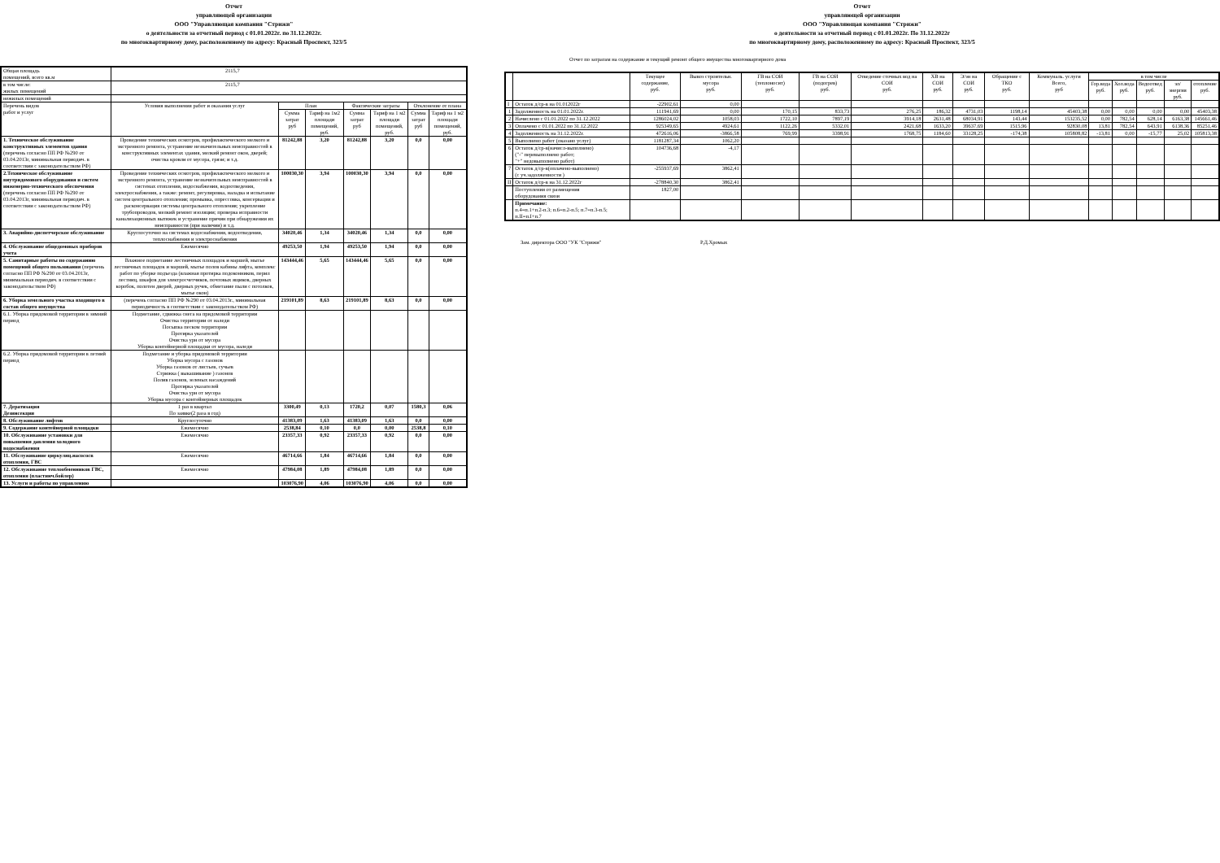Отчет
управляющей организации
ООО "Управляющая компания "Стрижи"
о деятельности за отчетный период с 01.01.2022г. по 31.12.2022г.
по многоквартирному дому, расположенному по адресу: Красный Проспект, 323/5
| Общая площадь помещений, всего кв.м | 2115,7 | | | | | | |
| в том числе: жилых помещений | 2115,7 | | | | | | |
| нежилых помещений | | | | | | | |
| Перечень видов работ и услуг | Условия выполнения работ и оказания услуг | План | | Фактические затраты | | Отклонение от плана | |
| | | Сумма затрат руб | Тариф на 1м2 площади помещений, руб. | Сумма затрат руб | Тариф на 1 м2 площади помещений, руб. | Сумма затрат руб | Тариф на 1 м2 площади помещений, руб. |
| 1. Техническое обслуживание конструктивных элементов здания (перечень согласно ПП РФ №290 от 03.04.2013г, минимальная периодич. в соответствии с законодательством РФ) | Проведение технических осмотров, профилактического мелкого и экстренного ремонта, устранение незначительных неисправностей в конструктивных элементах здания, мелкий ремонт окон, дверей; очистка кровли от мусора, грязи; и т.д. | 81242,88 | 3,20 | 81242,88 | 3,20 | 0,0 | 0,00 |
| 2.Техническое обслуживание внутридомового оборудования и систем инженерно-технического обеспечения (перечень согласно ПП РФ №290 от 03.04.2013г, минимальная периодич. в соответствии с законодательством РФ) | Проведение технических осмотров, профилактического мелкого и экстренного ремонта, устранение незначительных неисправностей в системах отопления, водоснабжения, водоотведения, электроснабжения, а также: ремонт, регулировка, наладка и испытание систем центрального отопления; промывка, опрессовка, консервация и расконсервация системы центрального отопления; укрепление трубопроводов, мелкий ремонт изоляции; проверка исправности канализационных вытяжек и устранение причин при обнаружении их неисправности (при наличии) и т.д. | 100030,30 | 3,94 | 100030,30 | 3,94 | 0,0 | 0,00 |
| 3. Аварийно-диспетчерское обслуживание | Круглосуточно на системах водоснабжения, водоотведения, теплоснабжения и электроснабжения | 34020,46 | 1,34 | 34020,46 | 1,34 | 0,0 | 0,00 |
| 4. Обслуживание общедомовых приборов учета | Ежемесячно | 49253,50 | 1,94 | 49253,50 | 1,94 | 0,0 | 0,00 |
| 5. Санитарные работы по содержанию помещений общего пользования (перечень согласно ПП РФ №290 от 03.04.2013г, минимальная периодич. в соответствии с законодательством РФ) | Влажное подметание лестничных площадок и маршей, мытье лестничных площадок и маршей, мытье полов кабины лифта, комплекс работ по уборке подъезда (влажная протирка подоконников, перил лестниц, шкафов для электросчетчиков, почтовых ящиков, дверных коробок, полотен дверей, дверных ручек, обметание пыли с потолков, мытье окон) | 143444,46 | 5,65 | 143444,46 | 5,65 | 0,0 | 0,00 |
| 6. Уборка земельного участка входящего в состав общего имущества | (перечень согласно ПП РФ №290 от 03.04.2013г., минимальная периодичность в соответствии с законодательством РФ) | 219101,89 | 8,63 | 219101,89 | 8,63 | 0,0 | 0,00 |
| 6.1. Уборка придомовой территории в зимний период | Подметание, сдвижка снега на придомовой территории Очистка территории от наледи Посыпка песком территории Протирка указателей Очистка урн от мусора Уборка контейнерной площадки от мусора, наледи | | | | | | |
| 6.2. Уборка придомовой территории в летний период | Подметание и уборка придомовой территории Уборка мусора с газонов Уборка газонов от листьев, сучьев Стрижка ( выкашивание ) газонов Полив газонов, зеленых насаждений Протирка указателей Очистка урн от мусора Уборка мусора с контейнерных площадок | | | | | | |
| 7. Дератизация Дезинсекция | 1 раз в квартал По заявке(2 раза в год) | 3300,49 | 0,13 | 1720,2 | 0,07 | 1580,3 | 0,06 |
| 8. Обслуживание лифтов | Круглосуточно | 41383,09 | 1,63 | 41383,09 | 1,63 | 0,0 | 0,00 |
| 9. Содержание контейнерной площадки | Ежемесячно | 2538,84 | 0,10 | 0,0 | 0,00 | 2538,8 | 0,10 |
| 10. Обслуживание установки для повышения давления холодного водоснабжения | Ежемесячно | 23357,33 | 0,92 | 23357,33 | 0,92 | 0,0 | 0,00 |
| 11. Обслуживание циркуляц.насососв отопления, ГВС | Ежемесячно | 46714,66 | 1,84 | 46714,66 | 1,84 | 0,0 | 0,00 |
| 12. Обслуживание теплообменников ГВС, отопления (пластинч.бойлер) | Ежемесячно | 47984,08 | 1,89 | 47984,08 | 1,89 | 0,0 | 0,00 |
| 13. Услуги и работы по управлению | | 103076,90 | 4,06 | 103076,90 | 4,06 | 0,0 | 0,00 |
Отчет
управляющей организации
ООО "Управляющая компания "Стрижи"
о деятельности за отчетный период с 01.01.2022г. По 31.12.2022г
по многоквартирному дому, расположенному по адресу: Красный Проспект, 323/5
Отчет по затратам на содержание и текущий ремонт общего имущества многоквартирного дома
| | | Текущее содержание, руб. | Вывоз строительн. мусора руб. | ГВ на СОИ (теплоносит) руб. | ГВ на СОИ (подогрев) руб. | Отведение сточных вод на СОИ руб. | ХВ на СОИ руб. | Э/эн на СОИ руб. | Обращение с ТКО руб. | Коммуналь. услуги Всего, руб | в том числе | | | | |
| --- | --- | --- | --- | --- | --- | --- | --- | --- | --- | --- | --- | --- | --- | --- | --- |
| | | | | | | | | | | | Гор.вода руб. | Хол.вода руб. | Водоотвед руб. | эл/энергия руб. | отопление руб. |
| I | Остаток д/ср-в на 01.012022г | -22902,61 | 0,00 | | | | | | | | | | | | |
| 1 | Задолженность на 01.01.2022г. | 111941,69 | 0,00 | 170,15 | 833,73 | 276,25 | 186,32 | 4731,03 | 1198,14 | 45403,38 | 0,00 | 0,00 | 0,00 | 0,00 | 45403,38 |
| 2 | Начислено с 01.01.2022 по 31.12.2022 | 1286024,02 | 1058,03 | 1722,10 | 7897,19 | 3914,18 | 2631,48 | 68034,91 | 143,44 | 153235,52 | 0,00 | 782,54 | 628,14 | 6163,38 | 145661,46 |
| 3 | Оплачено с 01.01.2022 по 31.12.2022 | 925349,65 | 4924,61 | 1122,26 | 5332,01 | 2421,68 | 1633,20 | 39637,69 | 1515,96 | 92830,08 | 13,81 | 782,54 | 643,91 | 6138,36 | 85251,46 |
| 4 | Задолженность на 31.12.2022г. | 472616,06 | -3866,58 | 769,99 | 3398,91 | 1768,75 | 1184,60 | 33128,25 | -174,38 | 105808,82 | -13,81 | 0,00 | -15,77 | 25,02 | 105813,38 |
| 5 | Выполнено работ (оказано услуг) | 1181287,34 | 1062,20 | | | | | | | | | | | | |
| 6 | Остаток д/ср-в(начисл-выполнено) ("-" перевыполнено работ; "+" недовыполнено работ) | 104736,68 | -4,17 | | | | | | | | | | | | |
| 7 | Остаток д/ср-в(оплачено-выполнено) (с уч.задолженности ) | -255937,69 | 3862,41 | | | | | | | | | | | | |
| II | Остаток д/ср-в на 31.12.2022г | -278840,30 | 3862,41 | | | | | | | | | | | | |
| | Поступления от размещения оборудования связи | 1827,00 | | | | | | | | | | | | | |
| | Примечание: п.4=п.1+п.2-п.3; п.6=п.2-п.5; п.7=п.3-п.5; п.II=п.I+п.7 | | | | | | | | | | | | | | |
Зам. директора ООО "УК "Стрижи" Р.Д.Хромых